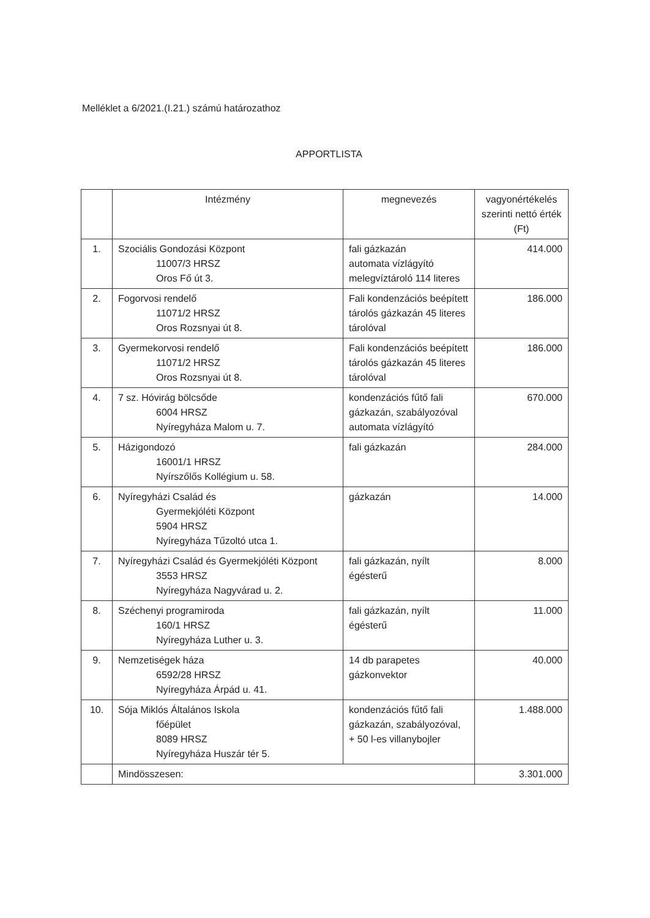Melléklet a 6/2021.(I.21.) számú határozathoz
APPORTLISTA
| | Intézmény | megnevezés | vagyonértékelés szerinti nettó érték (Ft) |
| --- | --- | --- | --- |
| 1. | Szociális Gondozási Központ 11007/3 HRSZ Oros Fő út 3. | fali gázkazán automata vízlágyító melegvíztároló 114 literes | 414.000 |
| 2. | Fogorvosi rendelő 11071/2 HRSZ Oros Rozsnyai út 8. | Fali kondenzációs beépített tárolós gázkazán 45 literes tárolóval | 186.000 |
| 3. | Gyermekorvosi rendelő 11071/2 HRSZ Oros Rozsnyai út 8. | Fali kondenzációs beépített tárolós gázkazán 45 literes tárolóval | 186.000 |
| 4. | 7 sz. Hóvirág bölcsőde 6004 HRSZ Nyíregyháza Malom u. 7. | kondenzációs fűtő fali gázkazán, szabályozóval automata vízlágyító | 670.000 |
| 5. | Házigondozó 16001/1 HRSZ Nyírszőlős Kollégium u. 58. | fali gázkazán | 284.000 |
| 6. | Nyíregyházi Család és Gyermekjóléti Központ 5904 HRSZ Nyíregyháza Tűzoltó utca 1. | gázkazán | 14.000 |
| 7. | Nyíregyházi Család és Gyermekjóléti Központ 3553 HRSZ Nyíregyháza Nagyvárad u. 2. | fali gázkazán, nyílt égésterű | 8.000 |
| 8. | Széchenyi programiroda 160/1 HRSZ Nyíregyháza Luther u. 3. | fali gázkazán, nyílt égésterű | 11.000 |
| 9. | Nemzetiségek háza 6592/28 HRSZ Nyíregyháza Árpád u. 41. | 14 db parapetes gázkonvektor | 40.000 |
| 10. | Sója Miklós Általános Iskola főépület 8089 HRSZ Nyíregyháza Huszár tér 5. | kondenzációs fűtő fali gázkazán, szabályozóval, + 50 l-es villanybojler | 1.488.000 |
| | Mindösszesen: | | 3.301.000 |